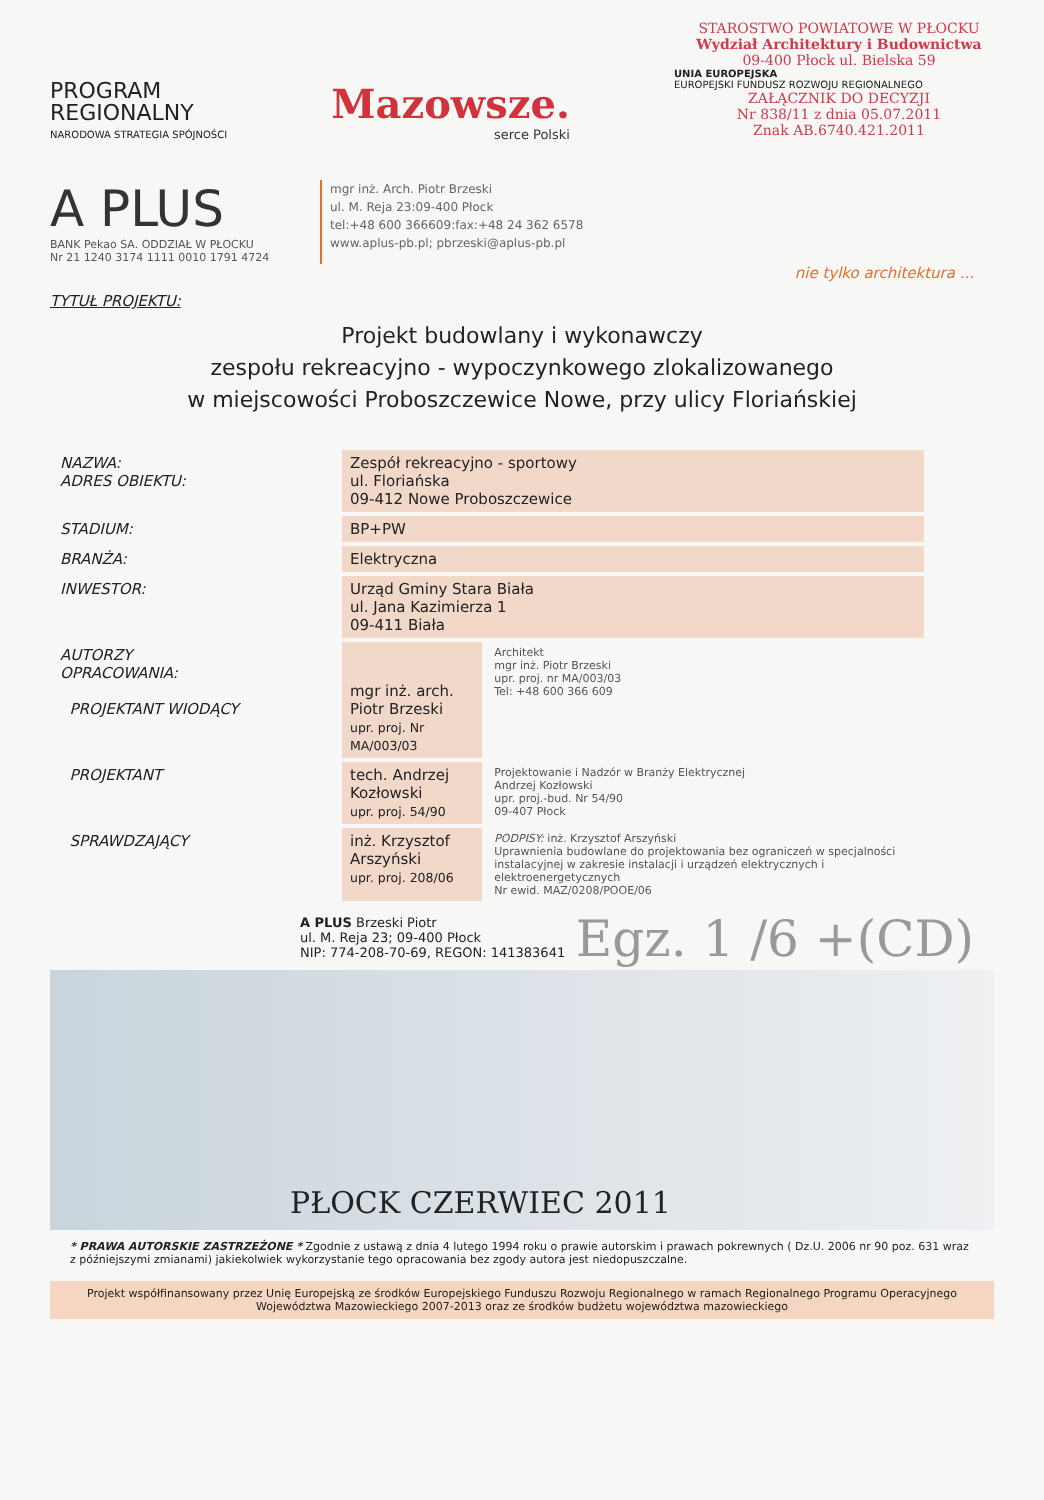PROGRAM
REGIONALNY
NARODOWA STRATEGIA SPÓJNOŚCI
Mazowsze.
serce Polski
STAROSTWO POWIATOWE W PŁOCKU
Wydział Architektury i Budownictwa
09-400 Płock ul. Bielska 59
UNIA EUROPEJSKA
EUROPEJSKI FUNDUSZ ROZWOJU REGIONALNEGO
ZAŁĄCZNIK DO DECYZJI
Nr 838/11 z dnia 05.07.2011
Znak AB.6740.421.2011
A PLUS
BANK Pekao SA. ODDZIAŁ W PŁOCKU
Nr 21 1240 3174 1111 0010 1791 4724
mgr inż. Arch. Piotr Brzeski
ul. M. Reja 23:09-400 Płock
tel:+48 600 366609:fax:+48 24 362 6578
www.aplus-pb.pl; pbrzeski@aplus-pb.pl
nie tylko architektura ...
TYTUŁ PROJEKTU:
Projekt budowlany i wykonawczy
zespołu rekreacyjno - wypoczynkowego zlokalizowanego
w miejscowości Proboszczewice Nowe, przy ulicy Floriańskiej
| NAZWA: ADRES OBIEKTU: | Zespół rekreacyjno - sportowy ul. Floriańska 09-412 Nowe Proboszczewice | |
| STADIUM: | BP+PW | |
| BRANŻA: | Elektryczna | |
| INWESTOR: | Urząd Gminy Stara Biała ul. Jana Kazimierza 1 09-411 Biała | |
| AUTORZY OPRACOWANIA: PROJEKTANT WIODĄCY | mgr inż. arch. Piotr Brzeski upr. proj. Nr MA/003/03 | Architekt mgr inż. Piotr Brzeski upr. proj. nr MA/003/03 Tel: +48 600 366 609 |
| PROJEKTANT | tech. Andrzej Kozłowski upr. proj. 54/90 | Projektowanie i Nadzór w Branży Elektrycznej Andrzej Kozłowski upr. proj.-bud. Nr 54/90 09-407 Płock |
| SPRAWDZAJĄCY | inż. Krzysztof Arszyński upr. proj. 208/06 | PODPISY: inż. Krzysztof Arszyński Uprawnienia budowlane do projektowania bez ograniczeń w specjalności instalacyjnej w zakresie instalacji i urządzeń elektrycznych i elektroenergetycznych Nr ewid. MAZ/0208/POOE/06 |
A PLUS Brzeski Piotr
ul. M. Reja 23; 09-400 Płock
NIP: 774-208-70-69, REGON: 141383641
Egz. 1 /6 +(CD)
PŁOCK CZERWIEC 2011
* PRAWA AUTORSKIE ZASTRZEŻONE * Zgodnie z ustawą z dnia 4 lutego 1994 roku o prawie autorskim i prawach pokrewnych ( Dz.U. 2006 nr 90 poz. 631 wraz z późniejszymi zmianami) jakiekolwiek wykorzystanie tego opracowania bez zgody autora jest niedopuszczalne.
Projekt współfinansowany przez Unię Europejską ze środków Europejskiego Funduszu Rozwoju Regionalnego w ramach Regionalnego Programu Operacyjnego Województwa Mazowieckiego 2007-2013 oraz ze środków budżetu województwa mazowieckiego